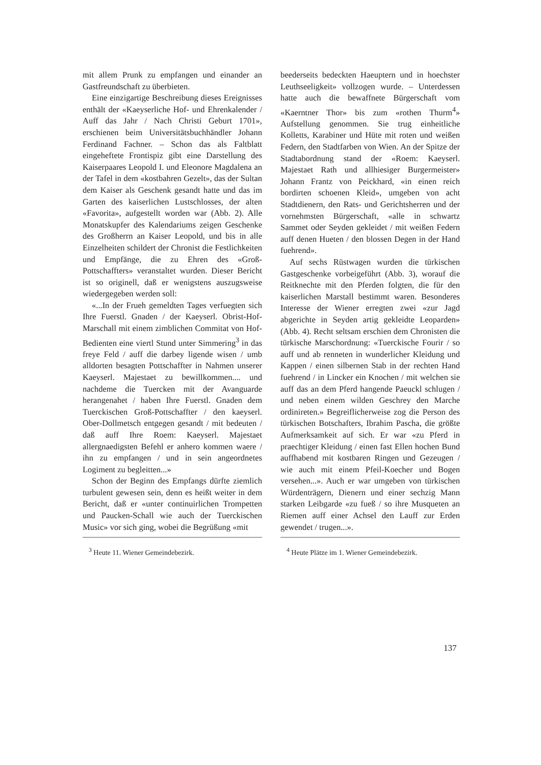mit allem Prunk zu empfangen und einander an Gastfreundschaft zu überbieten.
Eine einzigartige Beschreibung dieses Ereignisses enthält der «Kaeyserliche Hof- und Ehrenkalender / Auff das Jahr / Nach Christi Geburt 1701», erschienen beim Universitätsbuchhändler Johann Ferdinand Fachner. – Schon das als Faltblatt eingeheftete Frontispiz gibt eine Darstellung des Kaiserpaares Leopold I. und Eleonore Magdalena an der Tafel in dem «kostbahren Gezelt», das der Sultan dem Kaiser als Geschenk gesandt hatte und das im Garten des kaiserlichen Lustschlosses, der alten «Favorita», aufgestellt worden war (Abb. 2). Alle Monatskupfer des Kalendariums zeigen Geschenke des Großherrn an Kaiser Leopold, und bis in alle Einzelheiten schildert der Chronist die Festlichkeiten und Empfänge, die zu Ehren des «Groß-Pottschaffters» veranstaltet wurden. Dieser Bericht ist so originell, daß er wenigstens auszugsweise wiedergegeben werden soll:
«...In der Frueh gemeldten Tages verfuegten sich Ihre Fuerstl. Gnaden / der Kaeyserl. Obrist-Hof-Marschall mit einem zimblichen Commitat von Hof-Bedienten eine viertl Stund unter Simmering<sup>3</sup> in das freye Feld / auff die darbey ligende wisen / umb alldorten besagten Pottschaffter in Nahmen unserer Kaeyserl. Majestaet zu bewillkommen.... und nachdeme die Tuercken mit der Avanguarde herangenahet / haben Ihre Fuerstl. Gnaden dem Tuerckischen Groß-Pottschaffter / den kaeyserl. Ober-Dollmetsch entgegen gesandt / mit bedeuten / daß auff Ihre Roem: Kaeyserl. Majestaet allergnaedigsten Befehl er anhero kommen waere / ihn zu empfangen / und in sein angeordnetes Logiment zu begleitten...»
Schon der Beginn des Empfangs dürfte ziemlich turbulent gewesen sein, denn es heißt weiter in dem Bericht, daß er «unter continuirlichen Trompetten und Paucken-Schall wie auch der Tuerckischen Music» vor sich ging, wobei die Begrüßung «mit
<sup>3</sup> Heute 11. Wiener Gemeindebezirk.
beederseits bedeckten Haeuptern und in hoechster Leuthseeligkeit» vollzogen wurde. – Unterdessen hatte auch die bewaffnete Bürgerschaft vom «Kaerntner Thor» bis zum «rothen Thurm<sup>4</sup>» Aufstellung genommen. Sie trug einheitliche Kolletts, Karabiner und Hüte mit roten und weißen Federn, den Stadtfarben von Wien. An der Spitze der Stadtabordnung stand der «Roem: Kaeyserl. Majestaet Rath und allhiesiger Burgermeister» Johann Frantz von Peickhard, «in einen reich bordirten schoenen Kleid», umgeben von acht Stadtdienern, den Rats- und Gerichtsherren und der vornehmsten Bürgerschaft, «alle in schwartz Sammet oder Seyden gekleidet / mit weißen Federn auff denen Hueten / den blossen Degen in der Hand fuehrend».
Auf sechs Rüstwagen wurden die türkischen Gastgeschenke vorbeigeführt (Abb. 3), worauf die Reitknechte mit den Pferden folgten, die für den kaiserlichen Marstall bestimmt waren. Besonderes Interesse der Wiener erregten zwei «zur Jagd abgerichte in Seyden artig gekleidte Leoparden» (Abb. 4). Recht seltsam erschien dem Chronisten die türkische Marschordnung: «Tuerckische Fourir / so auff und ab renneten in wunderlicher Kleidung und Kappen / einen silbernen Stab in der rechten Hand fuehrend / in Lincker ein Knochen / mit welchen sie auff das an dem Pferd hangende Paeuckl schlugen / und neben einem wilden Geschrey den Marche ordinireten.» Begreiflicherweise zog die Person des türkischen Botschafters, Ibrahim Pascha, die größte Aufmerksamkeit auf sich. Er war «zu Pferd in praechtiger Kleidung / einen fast Ellen hochen Bund auffhabend mit kostbaren Ringen und Gezeugen / wie auch mit einem Pfeil-Koecher und Bogen versehen...». Auch er war umgeben von türkischen Würdenträgern, Dienern und einer sechzig Mann starken Leibgarde «zu fueß / so ihre Musqueten an Riemen auff einer Achsel den Lauff zur Erden gewendet / trugen...».
<sup>4</sup> Heute Plätze im 1. Wiener Gemeindebezirk.
137